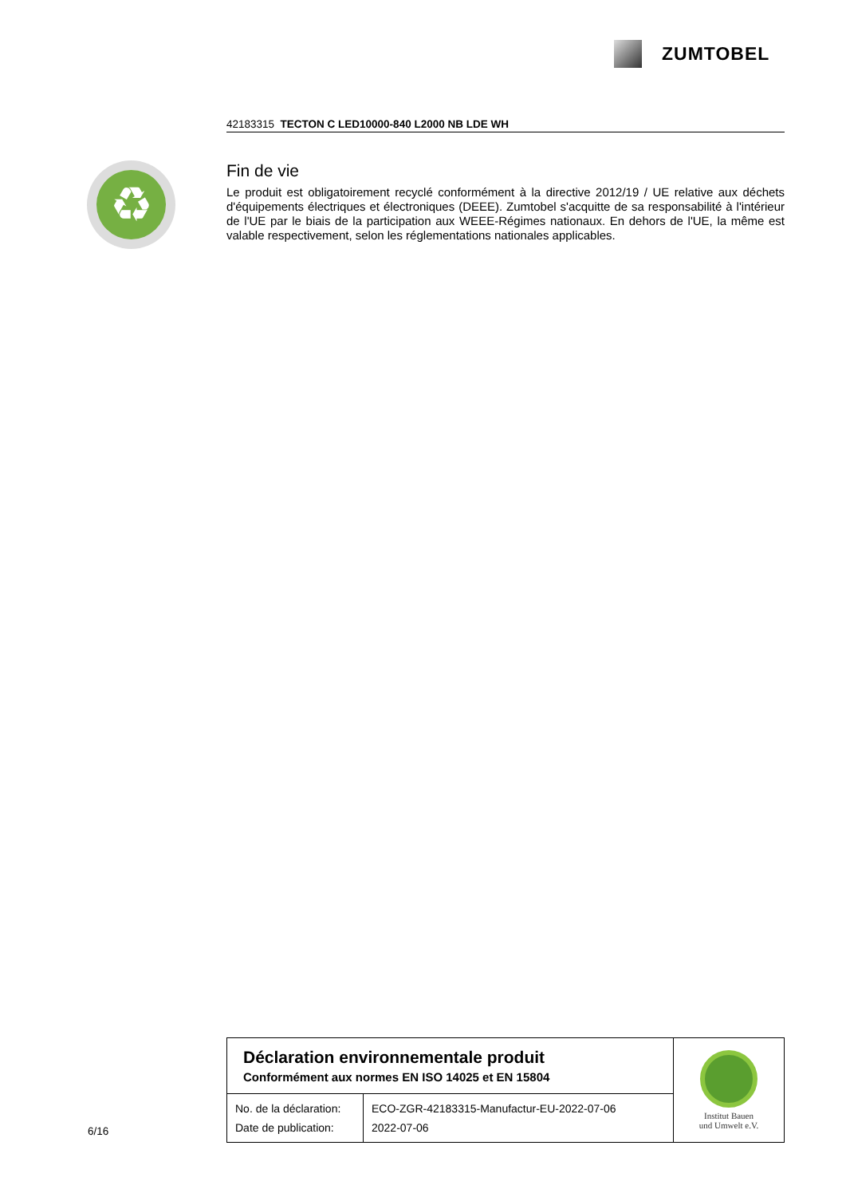ZUMTOBEL
42183315 TECTON C LED10000-840 L2000 NB LDE WH
♻
Fin de vie
Le produit est obligatoirement recyclé conformément à la directive 2012/19 / UE relative aux déchets d'équipements électriques et électroniques (DEEE). Zumtobel s'acquitte de sa responsabilité à l'intérieur de l'UE par le biais de la participation aux WEEE-Régimes nationaux. En dehors de l'UE, la même est valable respectivement, selon les réglementations nationales applicables.
6/16
| Déclaration environnementale produit Conformément aux normes EN ISO 14025 et EN 15804 | | Institut Bauen und Umwelt e.V. |
| No. de la déclaration: Date de publication: | ECO-ZGR-42183315-Manufactur-EU-2022-07-06 2022-07-06 | |